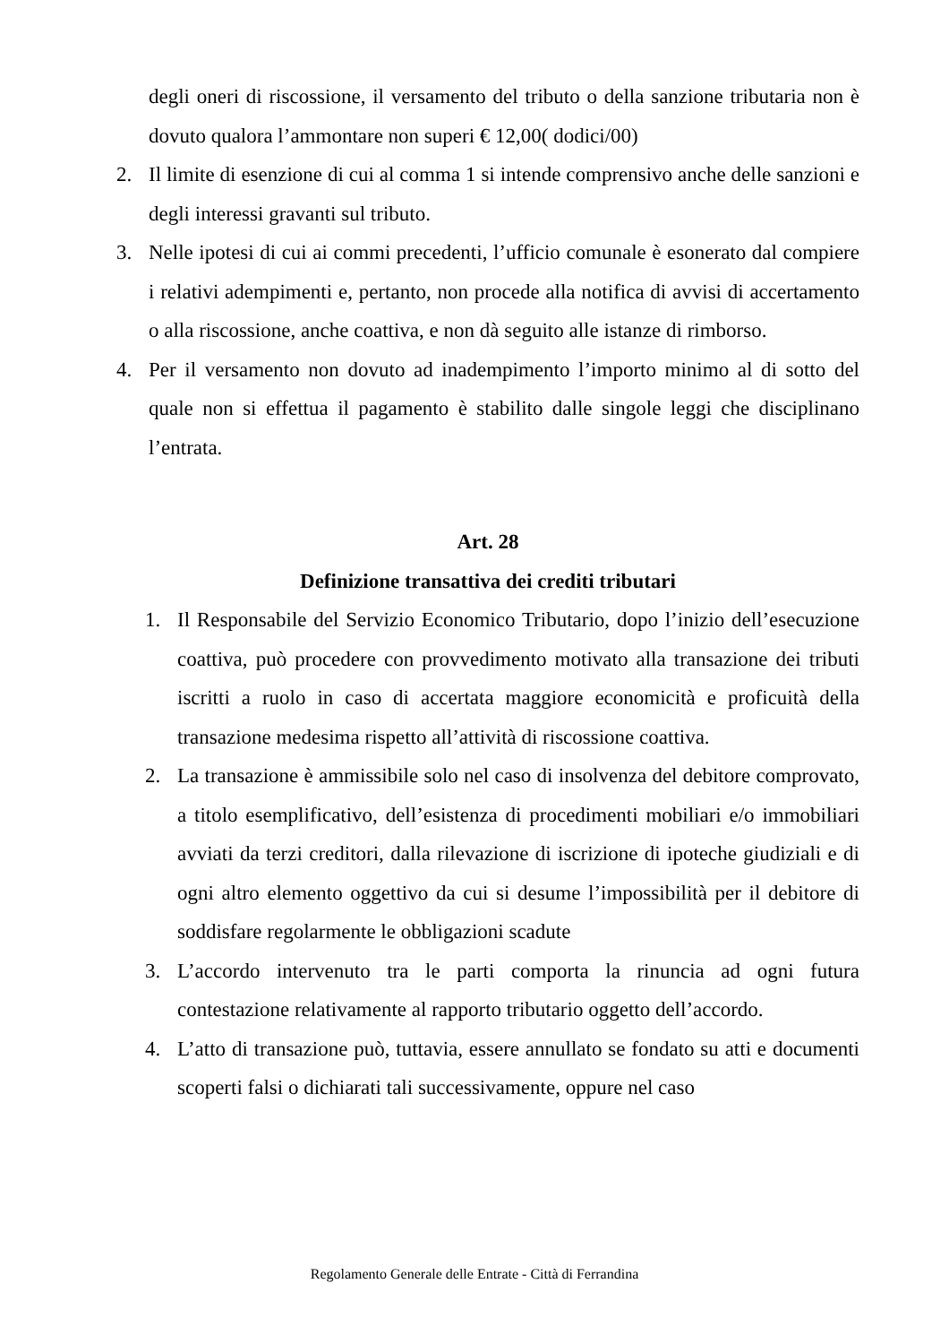degli oneri di riscossione, il versamento del tributo o della sanzione tributaria non è dovuto qualora l’ammontare non superi € 12,00( dodici/00)
2. Il limite di esenzione di cui al comma 1 si intende comprensivo anche delle sanzioni e degli interessi gravanti sul tributo.
3. Nelle ipotesi di cui ai commi precedenti, l’ufficio comunale è esonerato dal compiere i relativi adempimenti e, pertanto, non procede alla notifica di avvisi di accertamento o alla riscossione, anche coattiva, e non dà seguito alle istanze di rimborso.
4. Per il versamento non dovuto ad inadempimento l’importo minimo al di sotto del quale non si effettua il pagamento è stabilito dalle singole leggi che disciplinano l’entrata.
Art. 28
Definizione transattiva dei crediti tributari
1. Il Responsabile del Servizio Economico Tributario, dopo l’inizio dell’esecuzione coattiva, può procedere con provvedimento motivato alla transazione dei tributi iscritti a ruolo in caso di accertata maggiore economicità e proficuità della transazione medesima rispetto all’attività di riscossione coattiva.
2. La transazione è ammissibile solo nel caso di insolvenza del debitore comprovato, a titolo esemplificativo, dell’esistenza di procedimenti mobiliari e/o immobiliari avviati da terzi creditori, dalla rilevazione di iscrizione di ipoteche giudiziali e di ogni altro elemento oggettivo da cui si desume l’impossibilità per il debitore di soddisfare regolarmente le obbligazioni scadute
3. L’accordo intervenuto tra le parti comporta la rinuncia ad ogni futura contestazione relativamente al rapporto tributario oggetto dell’accordo.
4. L’atto di transazione può, tuttavia, essere annullato se fondato su atti e documenti scoperti falsi o dichiarati tali successivamente, oppure nel caso
Regolamento Generale delle Entrate - Città di Ferrandina